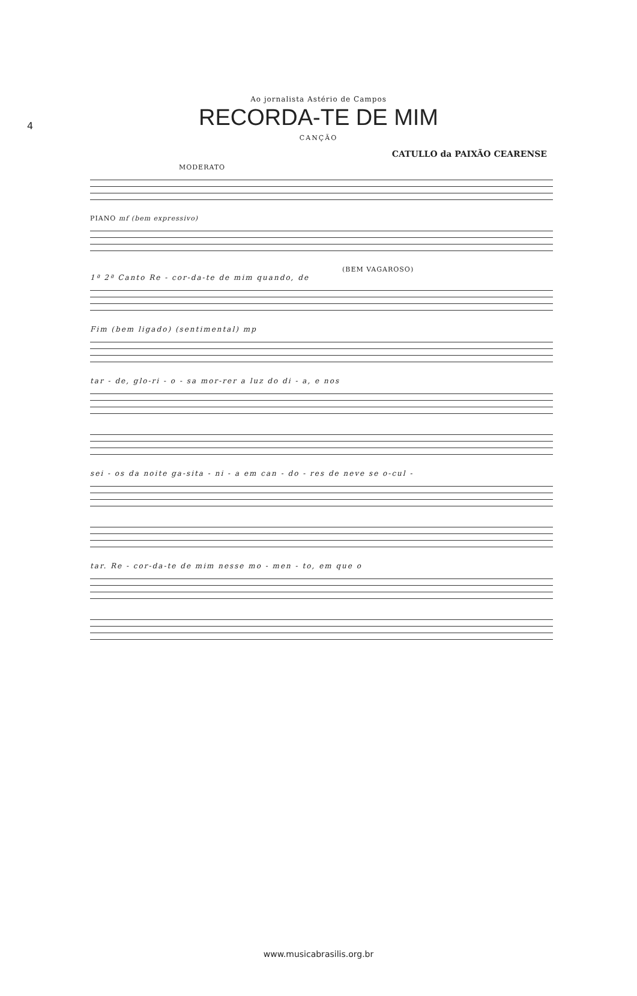4
Ao jornalista Astério de Campos
RECORDA-TE DE MIM
CANÇÃO
CATULLO da PAIXÃO CEARENSE
MODERATO
PIANO mf (bem expressivo)
(BEM VAGAROSO)
1ª 2ª Canto Re - cor-da-te de mim quando, de
Fim (bem ligado) (sentimental) mp
tar - de, glo-ri - o - sa mor-rer a luz do di - a, e nos
sei - os da noite ga-sita - ni - a em can - do - res de neve se o-cul -
tar. Re - cor-da-te de mim nesse mo - men - to, em que o
www.musicabrasilis.org.br